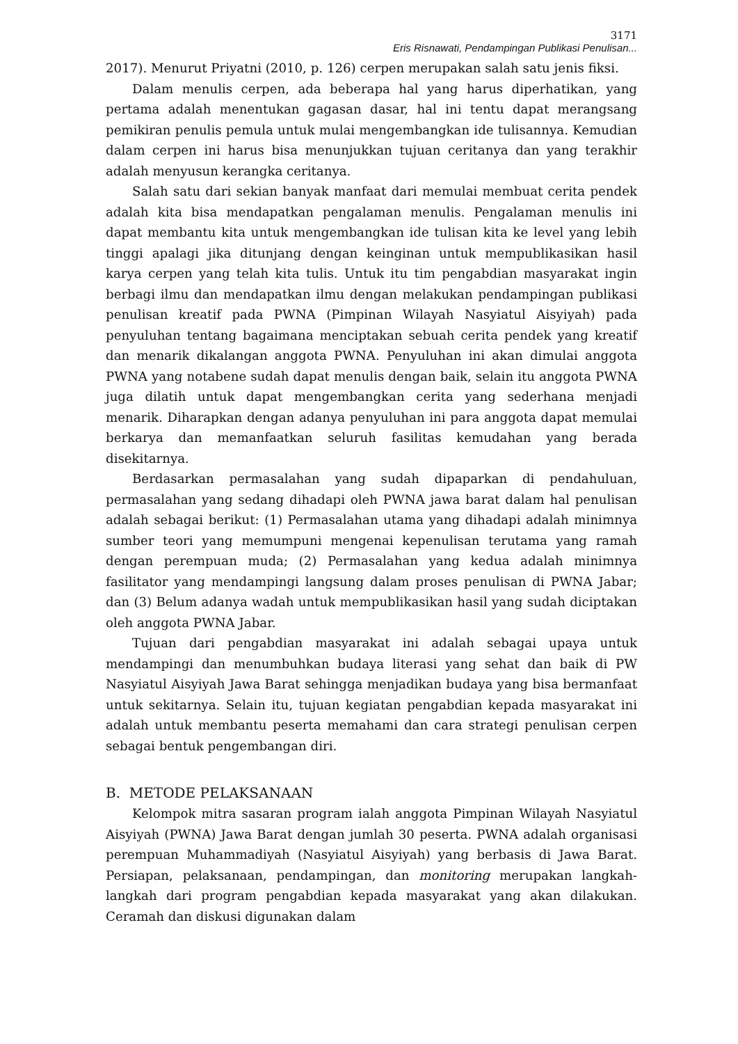3171
Eris Risnawati, Pendampingan Publikasi Penulisan...
2017). Menurut Priyatni (2010, p. 126) cerpen merupakan salah satu jenis fiksi.
Dalam menulis cerpen, ada beberapa hal yang harus diperhatikan, yang pertama adalah menentukan gagasan dasar, hal ini tentu dapat merangsang pemikiran penulis pemula untuk mulai mengembangkan ide tulisannya. Kemudian dalam cerpen ini harus bisa menunjukkan tujuan ceritanya dan yang terakhir adalah menyusun kerangka ceritanya.
Salah satu dari sekian banyak manfaat dari memulai membuat cerita pendek adalah kita bisa mendapatkan pengalaman menulis. Pengalaman menulis ini dapat membantu kita untuk mengembangkan ide tulisan kita ke level yang lebih tinggi apalagi jika ditunjang dengan keinginan untuk mempublikasikan hasil karya cerpen yang telah kita tulis. Untuk itu tim pengabdian masyarakat ingin berbagi ilmu dan mendapatkan ilmu dengan melakukan pendampingan publikasi penulisan kreatif pada PWNA (Pimpinan Wilayah Nasyiatul Aisyiyah) pada penyuluhan tentang bagaimana menciptakan sebuah cerita pendek yang kreatif dan menarik dikalangan anggota PWNA. Penyuluhan ini akan dimulai anggota PWNA yang notabene sudah dapat menulis dengan baik, selain itu anggota PWNA juga dilatih untuk dapat mengembangkan cerita yang sederhana menjadi menarik. Diharapkan dengan adanya penyuluhan ini para anggota dapat memulai berkarya dan memanfaatkan seluruh fasilitas kemudahan yang berada disekitarnya.
Berdasarkan permasalahan yang sudah dipaparkan di pendahuluan, permasalahan yang sedang dihadapi oleh PWNA jawa barat dalam hal penulisan adalah sebagai berikut: (1) Permasalahan utama yang dihadapi adalah minimnya sumber teori yang memumpuni mengenai kepenulisan terutama yang ramah dengan perempuan muda; (2) Permasalahan yang kedua adalah minimnya fasilitator yang mendampingi langsung dalam proses penulisan di PWNA Jabar; dan (3) Belum adanya wadah untuk mempublikasikan hasil yang sudah diciptakan oleh anggota PWNA Jabar.
Tujuan dari pengabdian masyarakat ini adalah sebagai upaya untuk mendampingi dan menumbuhkan budaya literasi yang sehat dan baik di PW Nasyiatul Aisyiyah Jawa Barat sehingga menjadikan budaya yang bisa bermanfaat untuk sekitarnya. Selain itu, tujuan kegiatan pengabdian kepada masyarakat ini adalah untuk membantu peserta memahami dan cara strategi penulisan cerpen sebagai bentuk pengembangan diri.
B. METODE PELAKSANAAN
Kelompok mitra sasaran program ialah anggota Pimpinan Wilayah Nasyiatul Aisyiyah (PWNA) Jawa Barat dengan jumlah 30 peserta. PWNA adalah organisasi perempuan Muhammadiyah (Nasyiatul Aisyiyah) yang berbasis di Jawa Barat. Persiapan, pelaksanaan, pendampingan, dan monitoring merupakan langkah-langkah dari program pengabdian kepada masyarakat yang akan dilakukan. Ceramah dan diskusi digunakan dalam